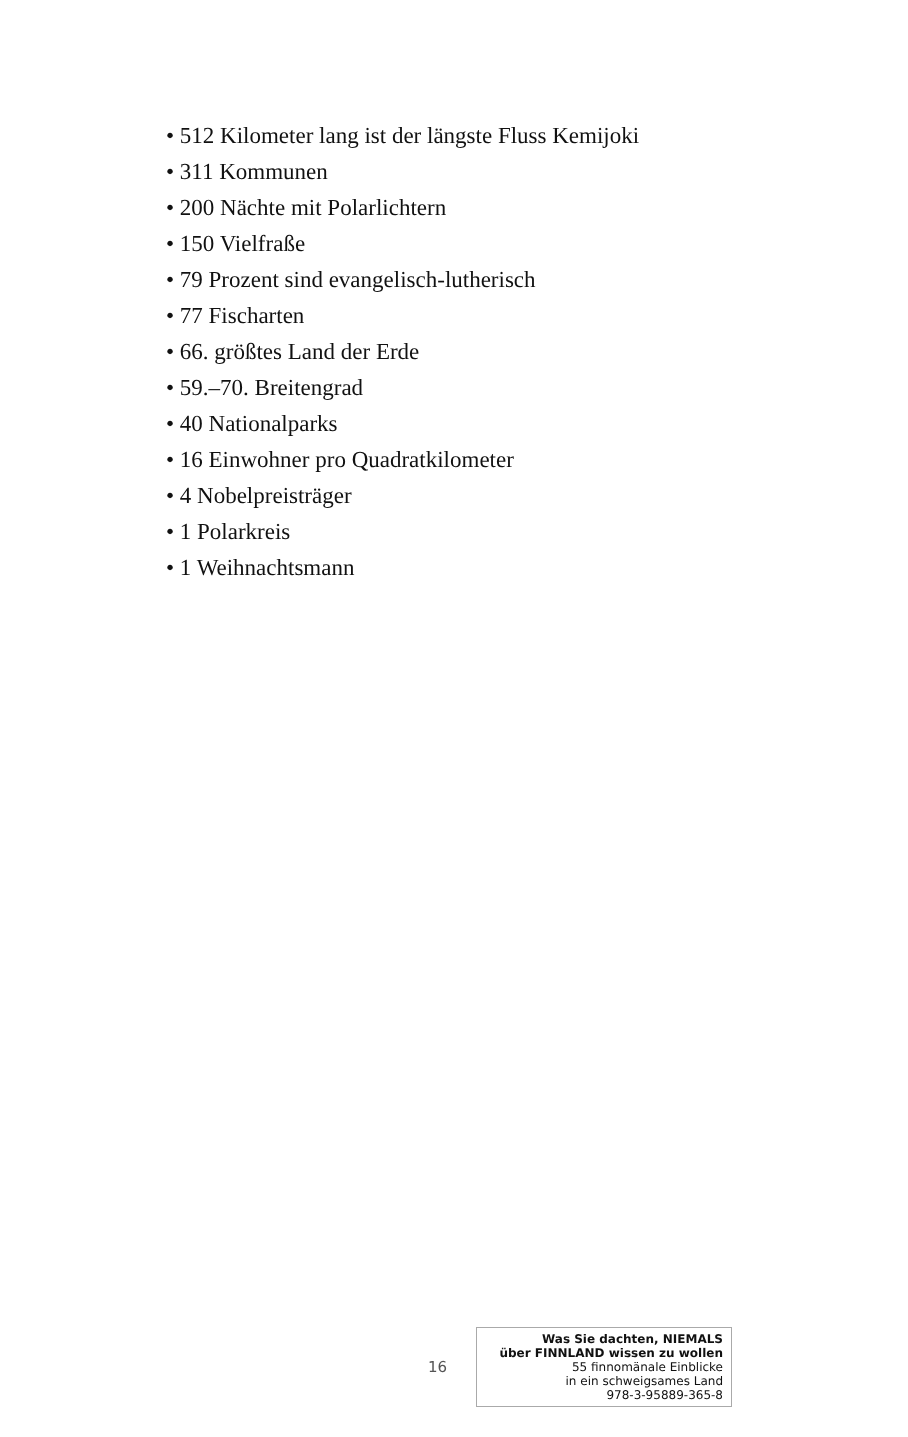• 512 Kilometer lang ist der längste Fluss Kemijoki
• 311 Kommunen
• 200 Nächte mit Polarlichtern
• 150 Vielfraße
• 79 Prozent sind evangelisch-lutherisch
• 77 Fischarten
• 66. größtes Land der Erde
• 59.–70. Breitengrad
• 40 Nationalparks
• 16 Einwohner pro Quadratkilometer
• 4 Nobelpreisträger
• 1 Polarkreis
• 1 Weihnachtsmann
16
Was Sie dachten, NIEMALS
über FINNLAND wissen zu wollen
55 finnomänale Einblicke
in ein schweigsames Land
978-3-95889-365-8